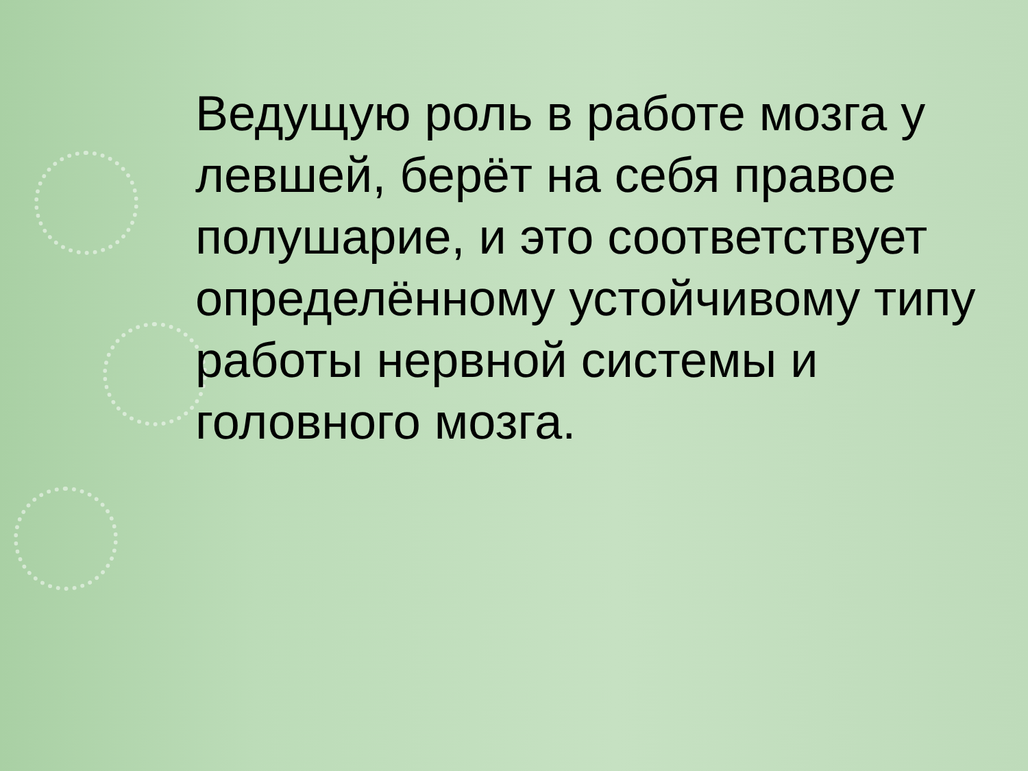Ведущую роль в работе мозга у левшей, берёт на себя правое полушарие, и это соответствует определённому устойчивому типу работы нервной системы и головного мозга.